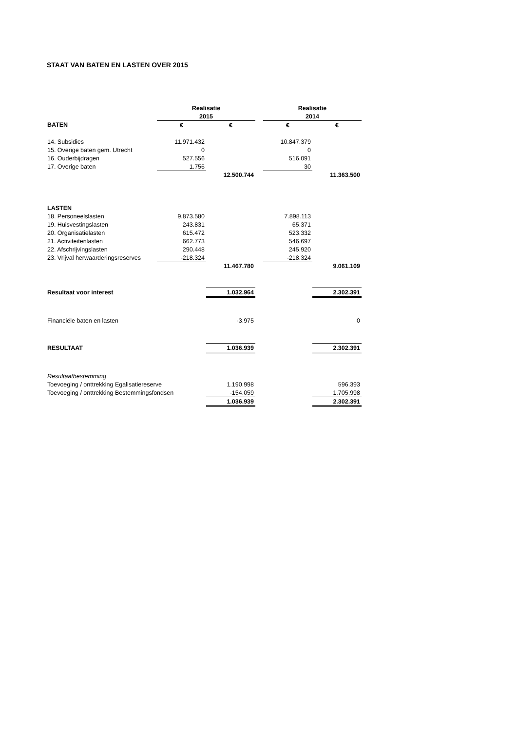STAAT VAN BATEN EN LASTEN OVER 2015
| | Realisatie | | | Realisatie | |
| | 2015 | | | 2014 | |
| BATEN | € | € | | € | € |
| 14. Subsidies | 11.971.432 | | | 10.847.379 | |
| 15. Overige baten gem. Utrecht | 0 | | | 0 | |
| 16. Ouderbijdragen | 527.556 | | | 516.091 | |
| 17. Overige baten | 1.756 | | | 30 | |
| | | 12.500.744 | | | 11.363.500 |
| LASTEN | | | | | |
| 18. Personeelslasten | 9.873.580 | | | 7.898.113 | |
| 19. Huisvestingslasten | 243.831 | | | 65.371 | |
| 20. Organisatielasten | 615.472 | | | 523.332 | |
| 21. Activiteitenlasten | 662.773 | | | 546.697 | |
| 22. Afschrijvingslasten | 290.448 | | | 245.920 | |
| 23. Vrijval herwaarderingsreserves | -218.324 | | | -218.324 | |
| | | 11.467.780 | | | 9.061.109 |
| Resultaat voor interest | | 1.032.964 | | | 2.302.391 |
| Financiële baten en lasten | | -3.975 | | | 0 |
| RESULTAAT | | 1.036.939 | | | 2.302.391 |
| Resultaatbestemming | | | | | |
| Toevoeging / onttrekking Egalisatiereserve | | 1.190.998 | | | 596.393 |
| Toevoeging / onttrekking Bestemmingsfondsen | | -154.059 | | | 1.705.998 |
| | | 1.036.939 | | | 2.302.391 |